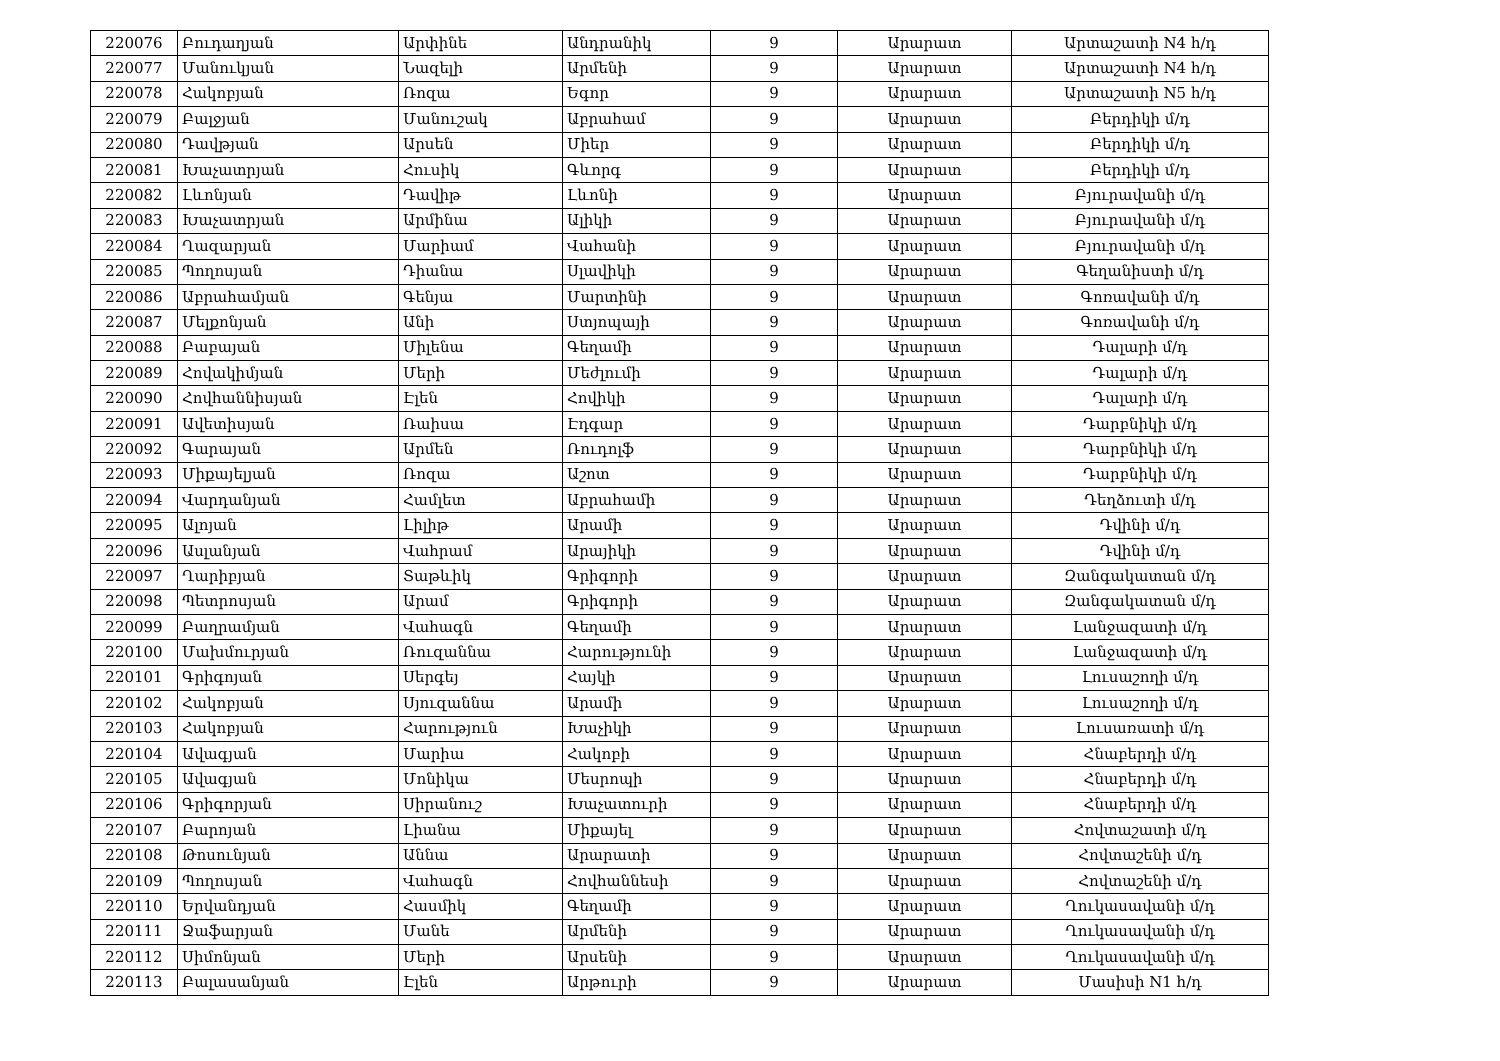| 220076 | Բուդաղյան | Արփինե | Անդրանիկ | 9 | Արարատ | Արտաշատի N4 հ/դ |
| 220077 | Մանուկյան | Նազելի | Արմենի | 9 | Արարատ | Արտաշատի N4 հ/դ |
| 220078 | Հակոբյան | Ռոզա | Եգոր | 9 | Արարատ | Արտաշատի N5 հ/դ |
| 220079 | Բալջյան | Մանուշակ | Աբրահամ | 9 | Արարատ | Բերդիկի մ/դ |
| 220080 | Դավթյան | Արսեն | Միեր | 9 | Արարատ | Բերդիկի մ/դ |
| 220081 | Խաչատրյան | Հուսիկ | Գևորգ | 9 | Արարատ | Բերդիկի մ/դ |
| 220082 | Լևոնյան | Դավիթ | Լևոնի | 9 | Արարատ | Բյուրավանի մ/դ |
| 220083 | Խաչատրյան | Արմինա | Ալիկի | 9 | Արարատ | Բյուրավանի մ/դ |
| 220084 | Ղազարյան | Մարիամ | Վահանի | 9 | Արարատ | Բյուրավանի մ/դ |
| 220085 | Պողոսյան | Դիանա | Սլավիկի | 9 | Արարատ | Գեղանիստի մ/դ |
| 220086 | Աբրահամյան | Գենյա | Մարտինի | 9 | Արարատ | Գոռավանի մ/դ |
| 220087 | Մելքոնյան | Անի | Ստյոպայի | 9 | Արարատ | Գոռավանի մ/դ |
| 220088 | Բաբայան | Միլենա | Գեղամի | 9 | Արարատ | Դալարի մ/դ |
| 220089 | Հովակիմյան | Մերի | Մեժլումի | 9 | Արարատ | Դալարի մ/դ |
| 220090 | Հովհաննիսյան | Էլեն | Հովիկի | 9 | Արարատ | Դալարի մ/դ |
| 220091 | Ավետիսյան | Ռաիսա | Էդգար | 9 | Արարատ | Դարբնիկի մ/դ |
| 220092 | Գարայան | Արմեն | Ռուդոլֆ | 9 | Արարատ | Դարբնիկի մ/դ |
| 220093 | Միքայելյան | Ռոզա | Աշոտ | 9 | Արարատ | Դարբնիկի մ/դ |
| 220094 | Վարդանյան | Համլետ | Աբրահամի | 9 | Արարատ | Դեղձուտի մ/դ |
| 220095 | Ալոյան | Լիլիթ | Արամի | 9 | Արարատ | Դվինի մ/դ |
| 220096 | Ասլանյան | Վահրամ | Արայիկի | 9 | Արարատ | Դվինի մ/դ |
| 220097 | Ղարիբյան | Տաթևիկ | Գրիգորի | 9 | Արարատ | Զանգակատան մ/դ |
| 220098 | Պետրոսյան | Արամ | Գրիգորի | 9 | Արարատ | Զանգակատան մ/դ |
| 220099 | Բաղրամյան | Վահագն | Գեղամի | 9 | Արարատ | Լանջազատի մ/դ |
| 220100 | Մախմուրյան | Ռուզաննա | Հարությունի | 9 | Արարատ | Լանջազատի մ/դ |
| 220101 | Գրիգոյան | Սերգեյ | Հայկի | 9 | Արարատ | Լուսաշողի մ/դ |
| 220102 | Հակոբյան | Սյուզաննա | Արամի | 9 | Արարատ | Լուսաշողի մ/դ |
| 220103 | Հակոբյան | Հարություն | Խաչիկի | 9 | Արարատ | Լուսառատի մ/դ |
| 220104 | Ավագյան | Մարիա | Հակոբի | 9 | Արարատ | Հնաբերդի մ/դ |
| 220105 | Ավագյան | Մոնիկա | Մեսրոպի | 9 | Արարատ | Հնաբերդի մ/դ |
| 220106 | Գրիգորյան | Սիրանուշ | Խաչատուրի | 9 | Արարատ | Հնաբերդի մ/դ |
| 220107 | Բարոյան | Լիանա | Միքայել | 9 | Արարատ | Հովտաշատի մ/դ |
| 220108 | Թոսունյան | Աննա | Արարատի | 9 | Արարատ | Հովտաշենի մ/դ |
| 220109 | Պողոսյան | Վահագն | Հովհաննեսի | 9 | Արարատ | Հովտաշենի մ/դ |
| 220110 | Երվանդյան | Հասմիկ | Գեղամի | 9 | Արարատ | Ղուկասավանի մ/դ |
| 220111 | Ջաֆարյան | Մանե | Արմենի | 9 | Արարատ | Ղուկասավանի մ/դ |
| 220112 | Սիմոնյան | Մերի | Արսենի | 9 | Արարատ | Ղուկասավանի մ/դ |
| 220113 | Բալասանյան | Էլեն | Արթուրի | 9 | Արարատ | Մասիսի N1 հ/դ |